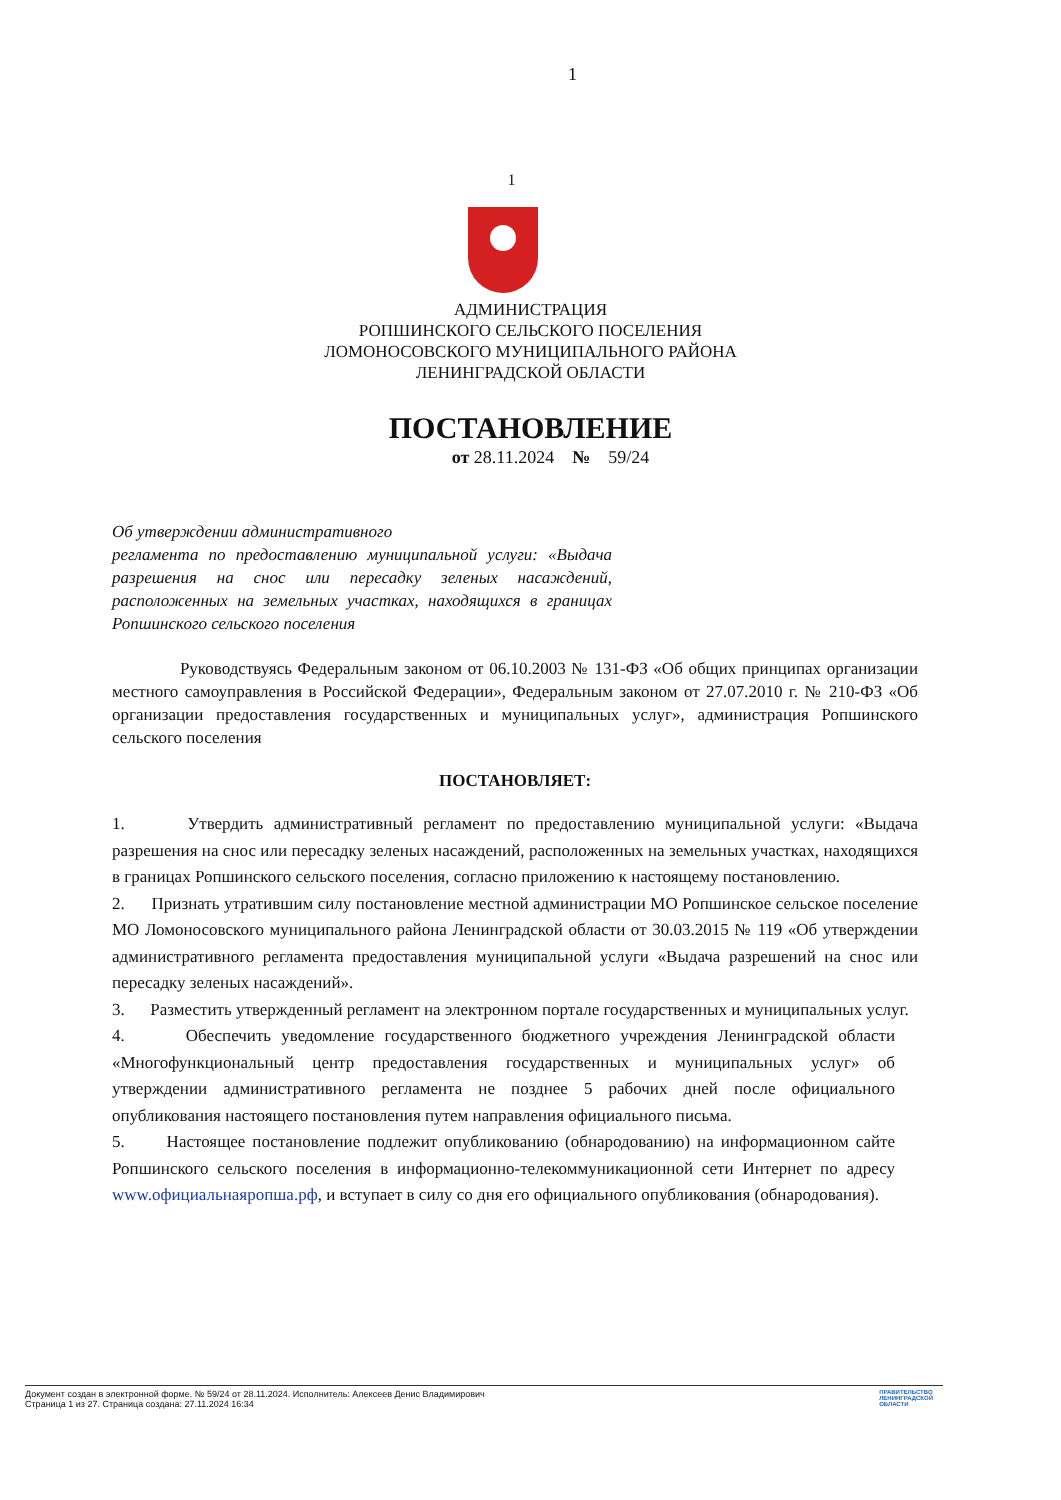1
1
АДМИНИСТРАЦИЯ
РОПШИНСКОГО СЕЛЬСКОГО ПОСЕЛЕНИЯ
ЛОМОНОСОВСКОГО МУНИЦИПАЛЬНОГО РАЙОНА
ЛЕНИНГРАДСКОЙ ОБЛАСТИ
ПОСТАНОВЛЕНИЕ
от 28.11.2024 № 59/24
Об утверждении административного
регламента по предоставлению муниципальной услуги: «Выдача разрешения на снос или пересадку зеленых насаждений, расположенных на земельных участках, находящихся в границах Ропшинского сельского поселения
Руководствуясь Федеральным законом от 06.10.2003 № 131-ФЗ «Об общих принципах организации местного самоуправления в Российской Федерации», Федеральным законом от 27.07.2010 г. № 210-ФЗ «Об организации предоставления государственных и муниципальных услуг», администрация Ропшинского сельского поселения
ПОСТАНОВЛЯЕТ:
1. Утвердить административный регламент по предоставлению муниципальной услуги: «Выдача разрешения на снос или пересадку зеленых насаждений, расположенных на земельных участках, находящихся в границах Ропшинского сельского поселения, согласно приложению к настоящему постановлению.
2. Признать утратившим силу постановление местной администрации МО Ропшинское сельское поселение МО Ломоносовского муниципального района Ленинградской области от 30.03.2015 № 119 «Об утверждении административного регламента предоставления муниципальной услуги «Выдача разрешений на снос или пересадку зеленых насаждений».
3. Разместить утвержденный регламент на электронном портале государственных и муниципальных услуг.
4. Обеспечить уведомление государственного бюджетного учреждения Ленинградской области «Многофункциональный центр предоставления государственных и муниципальных услуг» об утверждении административного регламента не позднее 5 рабочих дней после официального опубликования настоящего постановления путем направления официального письма.
5. Настоящее постановление подлежит опубликованию (обнародованию) на информационном сайте Ропшинского сельского поселения в информационно-телекоммуникационной сети Интернет по адресу www.официальнаяропша.рф, и вступает в силу со дня его официального опубликования (обнародования).
Документ создан в электронной форме. № 59/24 от 28.11.2024. Исполнитель: Алексеев Денис Владимирович
Страница 1 из 27. Страница создана: 27.11.2024 16:34
ПРАВИТЕЛЬСТВО
ЛЕНИНГРАДСКОЙ
ОБЛАСТИ